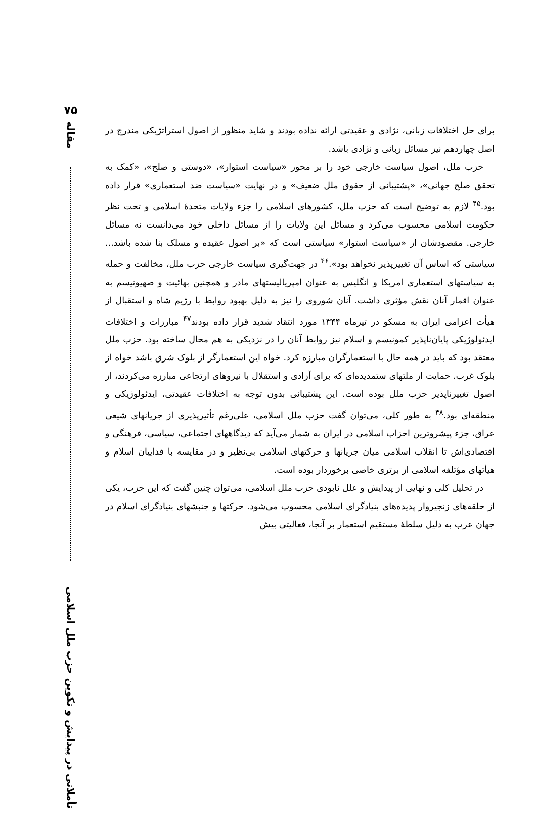۷۵
مقاله
تأملاتی در پیدایش و تکوین حزب ملل اسلامی
برای حل اختلافات زبانی، نژادی و عقیدتی ارائه نداده بودند و شاید منظور از اصول استراتژیکی مندرج در اصل چهاردهم نیز مسائل زبانی و نژادی باشد.
حزب ملل، اصول سیاست خارجی خود را بر محور «سیاست استوار»، «دوستی و صلح»، «کمک به تحقق صلح جهانی»، «پشتیبانی از حقوق ملل ضعیف» و در نهایت «سیاست ضد استعماری» قرار داده بود.<sup>۴۵</sup> لازم به توضیح است که حزب ملل، کشورهای اسلامی را جزء ولایات متحدهٔ اسلامی و تحت نظر حکومت اسلامی محسوب می‌کرد و مسائل این ولایات را از مسائل داخلی خود می‌دانست نه مسائل خارجی. مقصودشان از «سیاست استوار» سیاستی است که «بر اصول عقیده و مسلک بنا شده باشد... سیاستی که اساس آن تغییرپذیر نخواهد بود».<sup>۴۶</sup> در جهت‌گیری سیاست خارجی حزب ملل، مخالفت و حمله به سیاستهای استعماری امریکا و انگلیس به عنوان امپریالیستهای مادر و همچنین بهائیت و صهیونیسم به عنوان اقمار آنان نقش مؤثری داشت. آنان شوروی را نیز به دلیل بهبود روابط با رژیم شاه و استقبال از هیأت اعزامی ایران به مسکو در تیرماه ۱۳۴۴ مورد انتقاد شدید قرار داده بودند<sup>۴۷</sup> مبارزات و اختلافات ایدئولوژیکی پایان‌ناپذیر کمونیسم و اسلام نیز روابط آنان را در نزدیکی به هم محال ساخته بود. حزب ملل معتقد بود که باید در همه حال با استعمارگران مبارزه کرد. خواه این استعمارگر از بلوک شرق باشد خواه از بلوک غرب. حمایت از ملتهای ستمدیده‌ای که برای آزادی و استقلال با نیروهای ارتجاعی مبارزه می‌کردند، از اصول تغییرناپذیر حزب ملل بوده است. این پشتیبانی بدون توجه به اختلافات عقیدتی، ایدئولوژیکی و منطقه‌ای بود.<sup>۴۸</sup> به طور کلی، می‌توان گفت حزب ملل اسلامی، علی‌رغم تأثیرپذیری از جریانهای شیعی عراق، جزء پیشروترین احزاب اسلامی در ایران به شمار می‌آید که دیدگاههای اجتماعی، سیاسی، فرهنگی و اقتصادی‌اش تا انقلاب اسلامی میان جریانها و حرکتهای اسلامی بی‌نظیر و در مقایسه با فداییان اسلام و هیأتهای مؤتلفه اسلامی از برتری خاصی برخوردار بوده است.
در تحلیل کلی و نهایی از پیدایش و علل نابودی حزب ملل اسلامی، می‌توان چنین گفت که این حزب، یکی از حلقه‌های زنجیروار پدیده‌های بنیادگرای اسلامی محسوب می‌شود. حرکتها و جنبشهای بنیادگرای اسلام در جهان عرب به دلیل سلطهٔ مستقیم استعمار بر آنجا، فعالیتی بیش